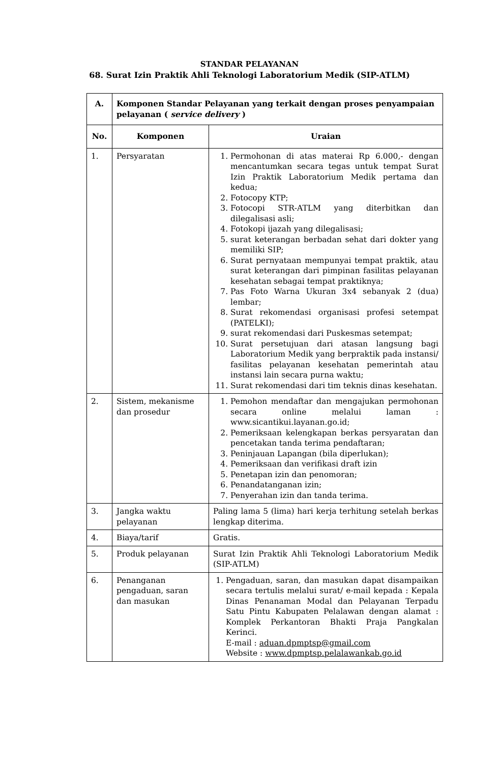STANDAR PELAYANAN
68. Surat Izin Praktik Ahli Teknologi Laboratorium Medik (SIP-ATLM)
| A. | Komponen Standar Pelayanan yang terkait dengan proses penyampaian pelayanan ( service delivery ) | |
| --- | --- | --- |
| No. | Komponen | Uraian |
| 1. | Persyaratan | 1. Permohonan di atas materai Rp 6.000,- dengan mencantumkan secara tegas untuk tempat Surat Izin Praktik Laboratorium Medik pertama dan kedua; 2. Fotocopy KTP; 3. Fotocopi STR-ATLM yang diterbitkan dan dilegalisasi asli; 4. Fotokopi ijazah yang dilegalisasi; 5. surat keterangan berbadan sehat dari dokter yang memiliki SIP; 6. Surat pernyataan mempunyai tempat praktik, atau surat keterangan dari pimpinan fasilitas pelayanan kesehatan sebagai tempat praktiknya; 7. Pas Foto Warna Ukuran 3x4 sebanyak 2 (dua) lembar; 8. Surat rekomendasi organisasi profesi setempat (PATELKI); 9. surat rekomendasi dari Puskesmas setempat; 10. Surat persetujuan dari atasan langsung bagi Laboratorium Medik yang berpraktik pada instansi/ fasilitas pelayanan kesehatan pemerintah atau instansi lain secara purna waktu; 11. Surat rekomendasi dari tim teknis dinas kesehatan. |
| 2. | Sistem, mekanisme dan prosedur | 1. Pemohon mendaftar dan mengajukan permohonan secara online melalui laman : www.sicantikui.layanan.go.id; 2. Pemeriksaan kelengkapan berkas persyaratan dan pencetakan tanda terima pendaftaran; 3. Peninjauan Lapangan (bila diperlukan); 4. Pemeriksaan dan verifikasi draft izin 5. Penetapan izin dan penomoran; 6. Penandatanganan izin; 7. Penyerahan izin dan tanda terima. |
| 3. | Jangka waktu pelayanan | Paling lama 5 (lima) hari kerja terhitung setelah berkas lengkap diterima. |
| 4. | Biaya/tarif | Gratis. |
| 5. | Produk pelayanan | Surat Izin Praktik Ahli Teknologi Laboratorium Medik (SIP-ATLM) |
| 6. | Penanganan pengaduan, saran dan masukan | 1. Pengaduan, saran, dan masukan dapat disampaikan secara tertulis melalui surat/ e-mail kepada : Kepala Dinas Penanaman Modal dan Pelayanan Terpadu Satu Pintu Kabupaten Pelalawan dengan alamat : Komplek Perkantoran Bhakti Praja Pangkalan Kerinci. E-mail : aduan.dpmptsp@gmail.com Website : www.dpmptsp.pelalawankab.go.id |